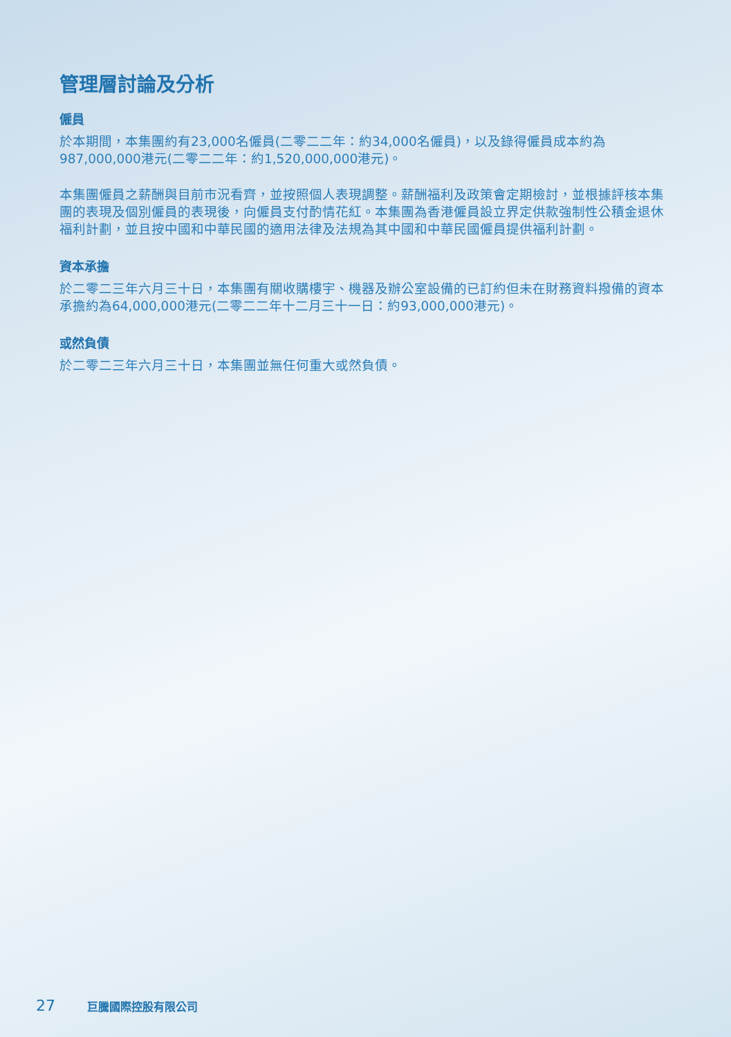管理層討論及分析
僱員
於本期間，本集團約有23,000名僱員(二零二二年：約34,000名僱員)，以及錄得僱員成本約為987,000,000港元(二零二二年：約1,520,000,000港元)。
本集團僱員之薪酬與目前市況看齊，並按照個人表現調整。薪酬福利及政策會定期檢討，並根據評核本集團的表現及個別僱員的表現後，向僱員支付酌情花紅。本集團為香港僱員設立界定供款強制性公積金退休福利計劃，並且按中國和中華民國的適用法律及法規為其中國和中華民國僱員提供福利計劃。
資本承擔
於二零二三年六月三十日，本集團有關收購樓宇、機器及辦公室設備的已訂約但未在財務資料撥備的資本承擔約為64,000,000港元(二零二二年十二月三十一日：約93,000,000港元)。
或然負債
於二零二三年六月三十日，本集團並無任何重大或然負債。
27 巨騰國際控股有限公司